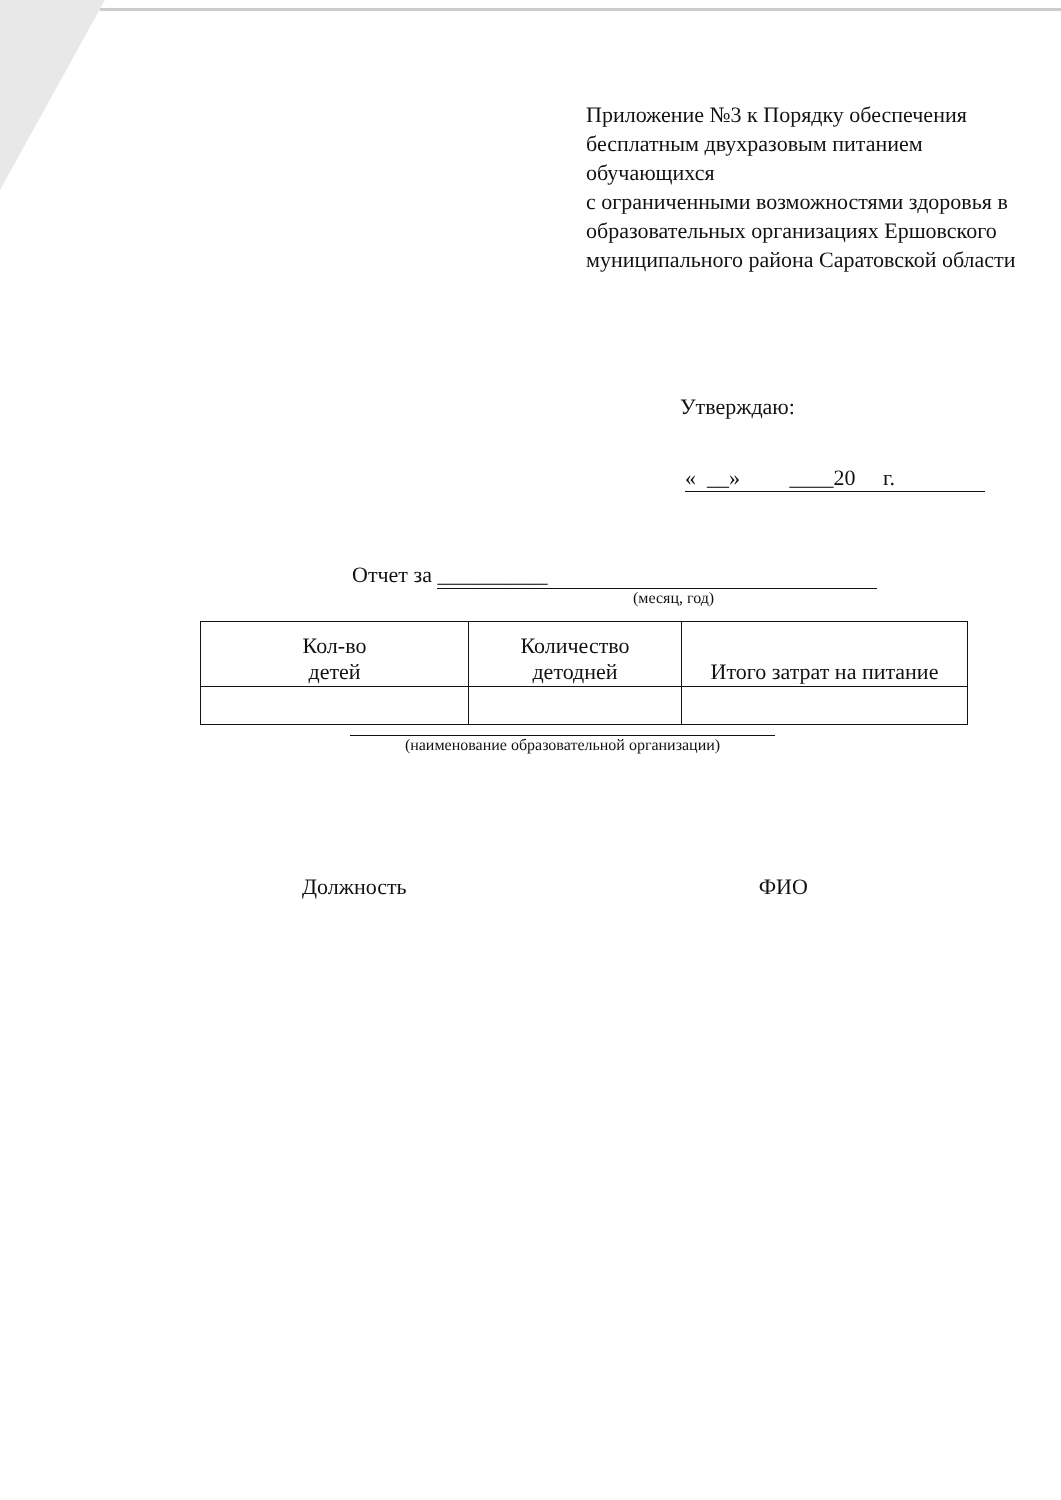Приложение №3 к Порядку обеспечения бесплатным двухразовым питанием обучающихся
с ограниченными возможностями здоровья в образовательных организациях Ершовского муниципального района Саратовской области
Утверждаю:
« __» ____20 г.
Отчет за __________
(месяц, год)
| Кол-во детей | Количество детодней | Итого затрат на питание |
| --- | --- | --- |
(наименование образовательной организации)
Должность ФИО